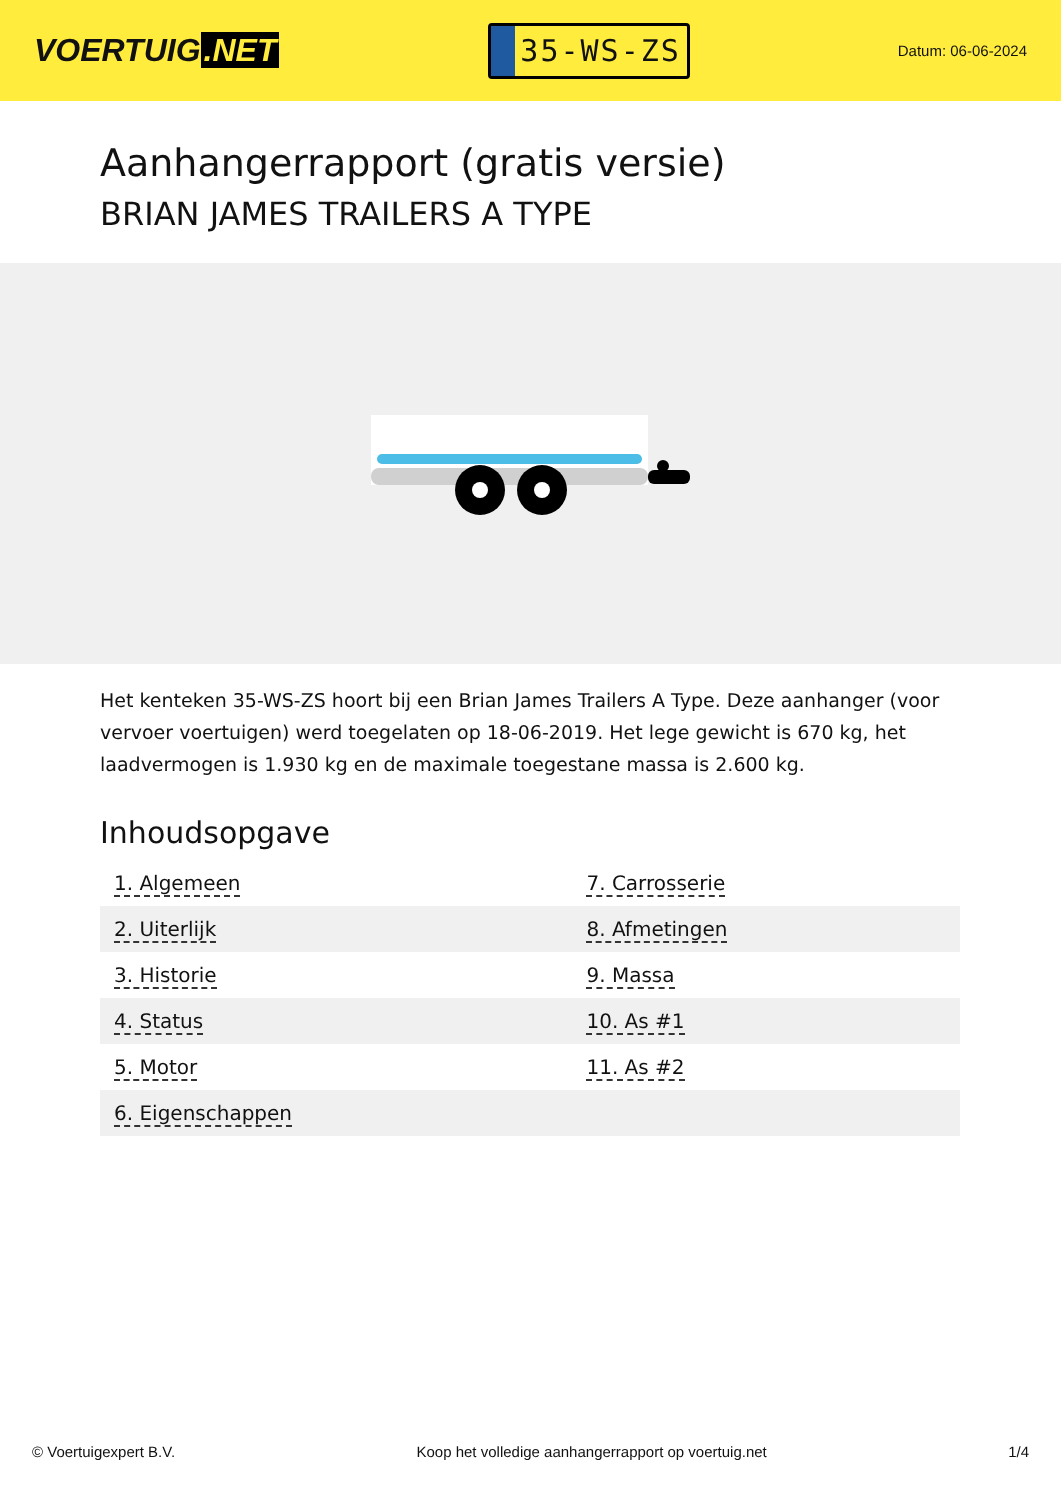VOERTUIG.NET
35-WS-ZS
Datum: 06-06-2024
Aanhangerrapport (gratis versie)
BRIAN JAMES TRAILERS A TYPE
Het kenteken 35-WS-ZS hoort bij een Brian James Trailers A Type. Deze aanhanger (voor vervoer voertuigen) werd toegelaten op 18-06-2019. Het lege gewicht is 670 kg, het laadvermogen is 1.930 kg en de maximale toegestane massa is 2.600 kg.
Inhoudsopgave
| 1. Algemeen | 7. Carrosserie |
| 2. Uiterlijk | 8. Afmetingen |
| 3. Historie | 9. Massa |
| 4. Status | 10. As #1 |
| 5. Motor | 11. As #2 |
| 6. Eigenschappen | |
© Voertuigexpert B.V. Koop het volledige aanhangerrapport op voertuig.net 1/4